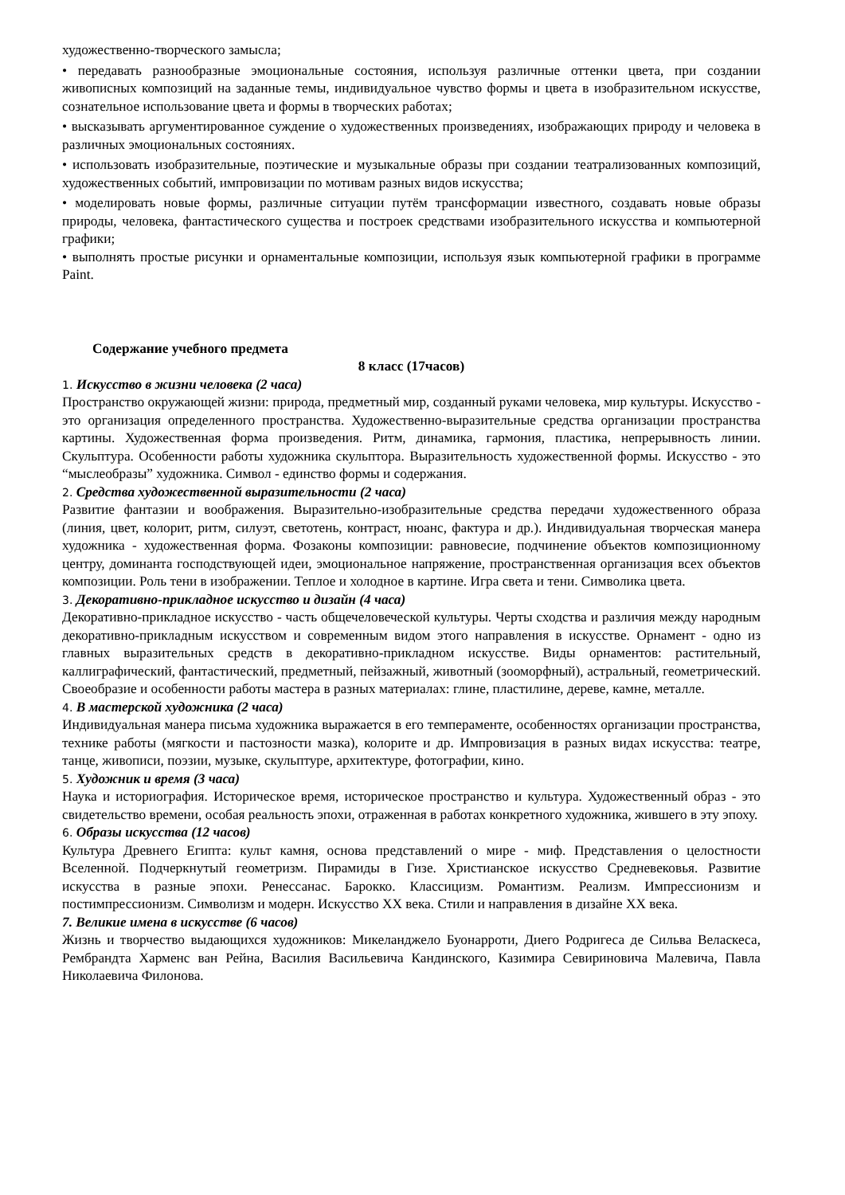художественно-творческого замысла;
• передавать разнообразные эмоциональные состояния, используя различные оттенки цвета, при создании живописных композиций на заданные темы, индивидуальное чувство формы и цвета в изобразительном искусстве, сознательное использование цвета и формы в творческих работах;
• высказывать аргументированное суждение о художественных произведениях, изображающих природу и человека в различных эмоциональных состояниях.
• использовать изобразительные, поэтические и музыкальные образы при создании театрализованных композиций, художественных событий, импровизации по мотивам разных видов искусства;
• моделировать новые формы, различные ситуации путём трансформации известного, создавать новые образы природы, человека, фантастического существа и построек средствами изобразительного искусства и компьютерной графики;
• выполнять простые рисунки и орнаментальные композиции, используя язык компьютерной графики в программе Paint.
Содержание учебного предмета
8 класс (17часов)
1. Искусство в жизни человека (2 часа)
Пространство окружающей жизни: природа, предметный мир, созданный руками человека, мир культуры. Искусство - это организация определенного пространства. Художественно-выразительные средства организации пространства картины. Художественная форма произведения. Ритм, динамика, гармония, пластика, непрерывность линии. Скульптура. Особенности работы художника скульптора. Выразительность художественной формы. Искусство - это “мыслеобразы” художника. Символ - единство формы и содержания.
2. Средства художественной выразительности (2 часа)
Развитие фантазии и воображения. Выразительно-изобразительные средства передачи художественного образа (линия, цвет, колорит, ритм, силуэт, светотень, контраст, нюанс, фактура и др.). Индивидуальная творческая манера художника - художественная форма. Фозаконы композиции: равновесие, подчинение объектов композиционному центру, доминанта господствующей идеи, эмоциональное напряжение, пространственная организация всех объектов композиции. Роль тени в изображении. Теплое и холодное в картине. Игра света и тени. Символика цвета.
3. Декоративно-прикладное искусство и дизайн (4 часа)
Декоративно-прикладное искусство - часть общечеловеческой культуры. Черты сходства и различия между народным декоративно-прикладным искусством и современным видом этого направления в искусстве. Орнамент - одно из главных выразительных средств в декоративно-прикладном искусстве. Виды орнаментов: растительный, каллиграфический, фантастический, предметный, пейзажный, животный (зооморфный), астральный, геометрический. Своеобразие и особенности работы мастера в разных материалах: глине, пластилине, дереве, камне, металле.
4. В мастерской художника (2 часа)
Индивидуальная манера письма художника выражается в его темпераменте, особенностях организации пространства, технике работы (мягкости и пастозности мазка), колорите и др. Импровизация в разных видах искусства: театре, танце, живописи, поэзии, музыке, скульптуре, архитектуре, фотографии, кино.
5. Художник и время (3 часа)
Наука и историография. Историческое время, историческое пространство и культура. Художественный образ - это свидетельство времени, особая реальность эпохи, отраженная в работах конкретного художника, жившего в эту эпоху.
6. Образы искусства (12 часов)
Культура Древнего Египта: культ камня, основа представлений о мире - миф. Представления о целостности Вселенной. Подчеркнутый геометризм. Пирамиды в Гизе. Христианское искусство Средневековья. Развитие искусства в разные эпохи. Ренессанас. Барокко. Классицизм. Романтизм. Реализм. Импрессионизм и постимпрессионизм. Символизм и модерн. Искусство XX века. Стили и направления в дизайне XX века.
7. Великие имена в искусстве (6 часов)
Жизнь и творчество выдающихся художников: Микеланджело Буонарроти, Диего Родригеса де Сильва Веласкеса, Рембрандта Харменс ван Рейна, Василия Васильевича Кандинского, Казимира Севириновича Малевича, Павла Николаевича Филонова.